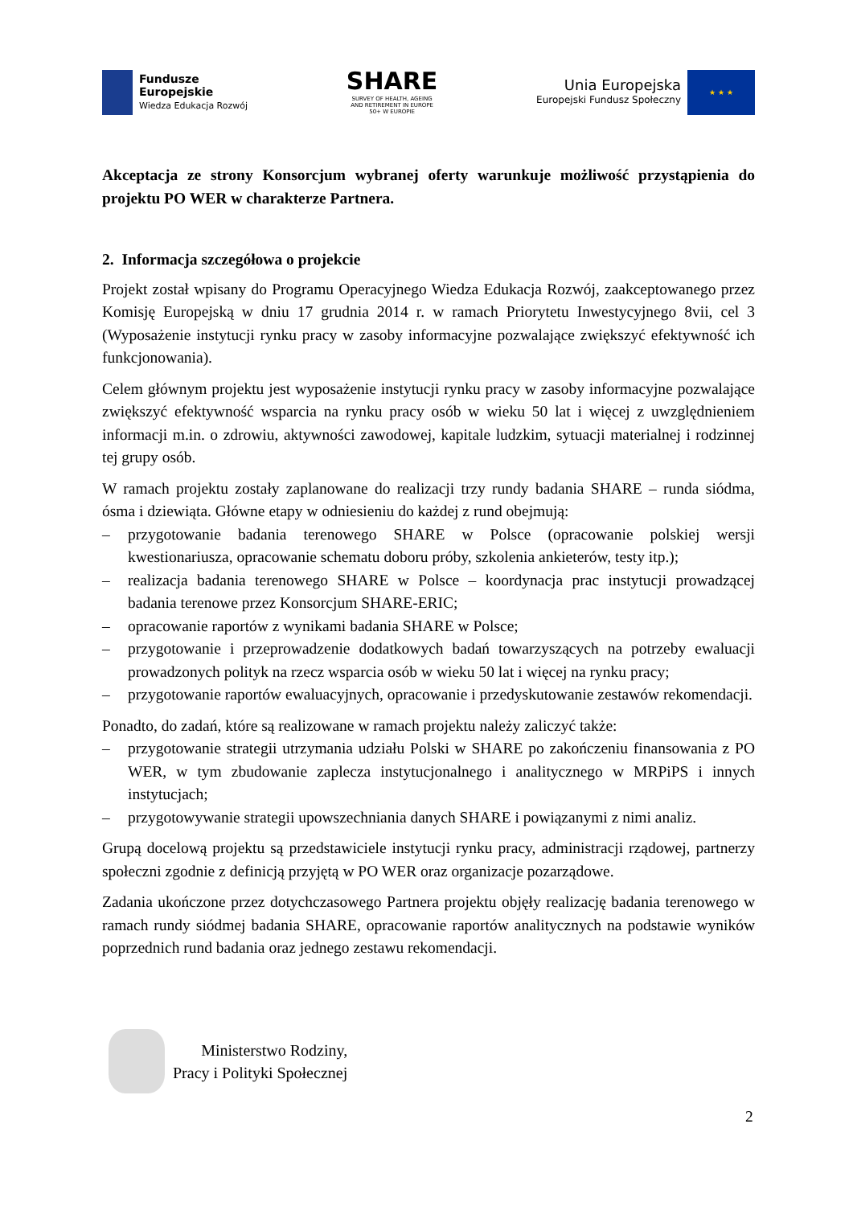Fundusze
Europejskie
Wiedza Edukacja Rozwój
SHARE
SURVEY OF HEALTH, AGEING
AND RETIREMENT IN EUROPE
50+ W EUROPIE
Unia Europejska
Europejski Fundusz Społeczny
★ ★ ★
Akceptacja ze strony Konsorcjum wybranej oferty warunkuje możliwość przystąpienia do projektu PO WER w charakterze Partnera.
2. Informacja szczegółowa o projekcie
Projekt został wpisany do Programu Operacyjnego Wiedza Edukacja Rozwój, zaakceptowanego przez Komisję Europejską w dniu 17 grudnia 2014 r. w ramach Priorytetu Inwestycyjnego 8vii, cel 3 (Wyposażenie instytucji rynku pracy w zasoby informacyjne pozwalające zwiększyć efektywność ich funkcjonowania).
Celem głównym projektu jest wyposażenie instytucji rynku pracy w zasoby informacyjne pozwalające zwiększyć efektywność wsparcia na rynku pracy osób w wieku 50 lat i więcej z uwzględnieniem informacji m.in. o zdrowiu, aktywności zawodowej, kapitale ludzkim, sytuacji materialnej i rodzinnej tej grupy osób.
W ramach projektu zostały zaplanowane do realizacji trzy rundy badania SHARE – runda siódma, ósma i dziewiąta. Główne etapy w odniesieniu do każdej z rund obejmują:
– przygotowanie badania terenowego SHARE w Polsce (opracowanie polskiej wersji kwestionariusza, opracowanie schematu doboru próby, szkolenia ankieterów, testy itp.);
– realizacja badania terenowego SHARE w Polsce – koordynacja prac instytucji prowadzącej badania terenowe przez Konsorcjum SHARE-ERIC;
– opracowanie raportów z wynikami badania SHARE w Polsce;
– przygotowanie i przeprowadzenie dodatkowych badań towarzyszących na potrzeby ewaluacji prowadzonych polityk na rzecz wsparcia osób w wieku 50 lat i więcej na rynku pracy;
– przygotowanie raportów ewaluacyjnych, opracowanie i przedyskutowanie zestawów rekomendacji.
Ponadto, do zadań, które są realizowane w ramach projektu należy zaliczyć także:
– przygotowanie strategii utrzymania udziału Polski w SHARE po zakończeniu finansowania z PO WER, w tym zbudowanie zaplecza instytucjonalnego i analitycznego w MRPiPS i innych instytucjach;
– przygotowywanie strategii upowszechniania danych SHARE i powiązanymi z nimi analiz.
Grupą docelową projektu są przedstawiciele instytucji rynku pracy, administracji rządowej, partnerzy społeczni zgodnie z definicją przyjętą w PO WER oraz organizacje pozarządowe.
Zadania ukończone przez dotychczasowego Partnera projektu objęły realizację badania terenowego w ramach rundy siódmej badania SHARE, opracowanie raportów analitycznych na podstawie wyników poprzednich rund badania oraz jednego zestawu rekomendacji.
Ministerstwo Rodziny,
Pracy i Polityki Społecznej
2